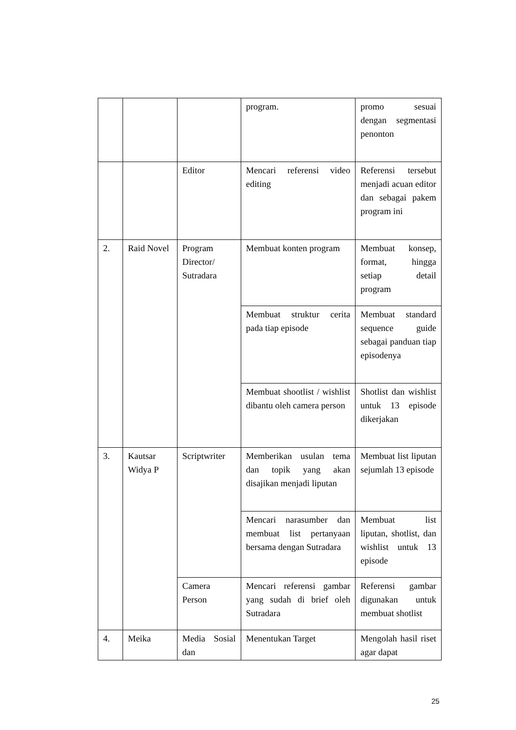| | | | program. | promo sesuai dengan segmentasi penonton |
| | | Editor | Mencari referensi video editing | Referensi tersebut menjadi acuan editor dan sebagai pakem program ini |
| 2. | Raid Novel | Program Director/ Sutradara | Membuat konten program | Membuat konsep, format, hingga setiap detail program |
| | | | Membuat struktur cerita pada tiap episode | Membuat standard sequence guide sebagai panduan tiap episodenya |
| | | | Membuat shootlist / wishlist dibantu oleh camera person | Shotlist dan wishlist untuk 13 episode dikerjakan |
| 3. | Kautsar Widya P | Scriptwriter | Memberikan usulan tema dan topik yang akan disajikan menjadi liputan | Membuat list liputan sejumlah 13 episode |
| | | | Mencari narasumber dan membuat list pertanyaan bersama dengan Sutradara | Membuat list liputan, shotlist, dan wishlist untuk 13 episode |
| | | Camera Person | Mencari referensi gambar yang sudah di brief oleh Sutradara | Referensi gambar digunakan untuk membuat shotlist |
| 4. | Meika | Media Sosial dan | Menentukan Target | Mengolah hasil riset agar dapat |
25